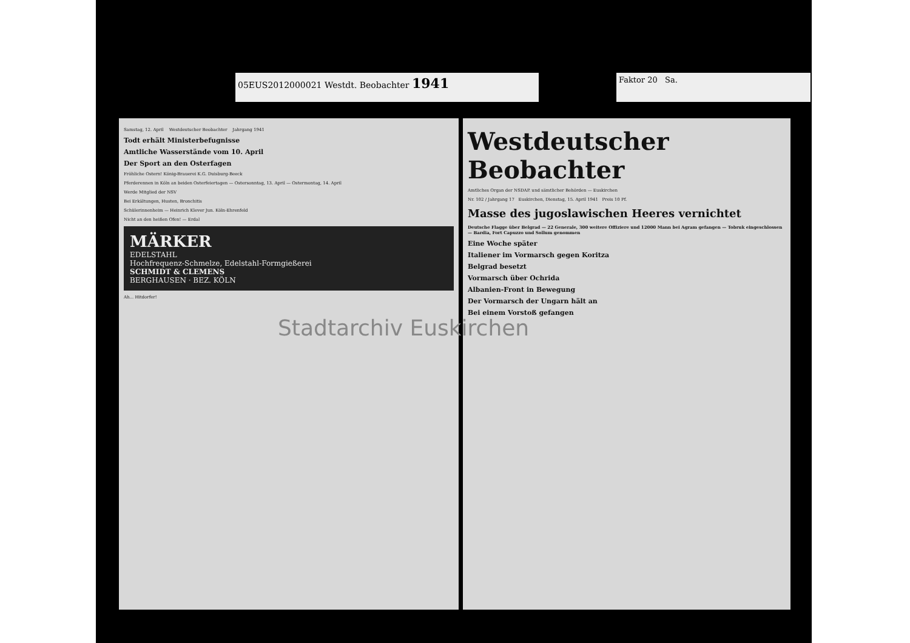05EUS2012000021 Westdt. Beobachter 1941 Faktor 20 Sa.
Samstag, 12. April Westdeutscher Beobachter Jahrgang 1941
Todt erhält Ministerbefugnisse
Amtliche Wasserstände vom 10. April
Der Sport an den Osterfagen
Fröhliche Ostern! König-Brauerei K.G. Duisburg-Beeck
Pferderennen in Köln an beiden Osterfeiertagen — Ostersonntag, 13. April — Ostermontag, 14. April
Werde Mitglied der NSV
Bei Erkältungen, Husten, Bronchitis
Schülerinnenheim — Heinrich Klever Jun. Köln-Ehrenfeld
Nicht an den heißen Ofen! — Erdal
MÄRKER
EDELSTAHL
Hochfrequenz-Schmelze, Edelstahl-Formgießerei
SCHMIDT & CLEMENS
BERGHAUSEN · BEZ. KÖLN
Ah... Hitdorfer!
Westdeutscher Beobachter
Amtliches Organ der NSDAP. und sämtlicher Behörden — Euskirchen
Nr. 102 / Jahrgang 17 Euskirchen, Dienstag, 15. April 1941 Preis 10 Pf.
Masse des jugoslawischen Heeres vernichtet
Deutsche Flagge über Belgrad — 22 Generale, 300 weitere Offiziere und 12000 Mann bei Agram gefangen — Tobruk eingeschlossen — Bardia, Fort Capuzzo und Sollum genommen
Eine Woche später
Italiener im Vormarsch gegen Koritza
Belgrad besetzt
Vormarsch über Ochrida
Albanien-Front in Bewegung
Der Vormarsch der Ungarn hält an
Bei einem Vorstoß gefangen
Stadtarchiv Euskirchen